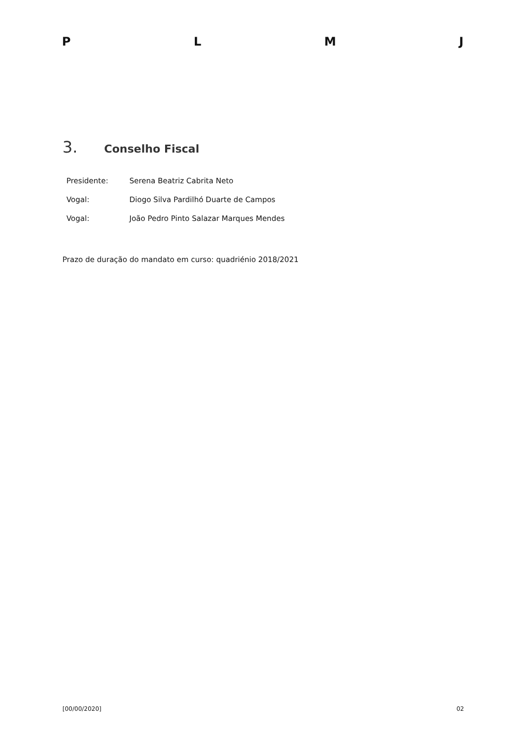P L M J
3. Conselho Fiscal
| Presidente: | Serena Beatriz Cabrita Neto |
| Vogal: | Diogo Silva Pardilhó Duarte de Campos |
| Vogal: | João Pedro Pinto Salazar Marques Mendes |
Prazo de duração do mandato em curso: quadriénio 2018/2021
[00/00/2020] 02